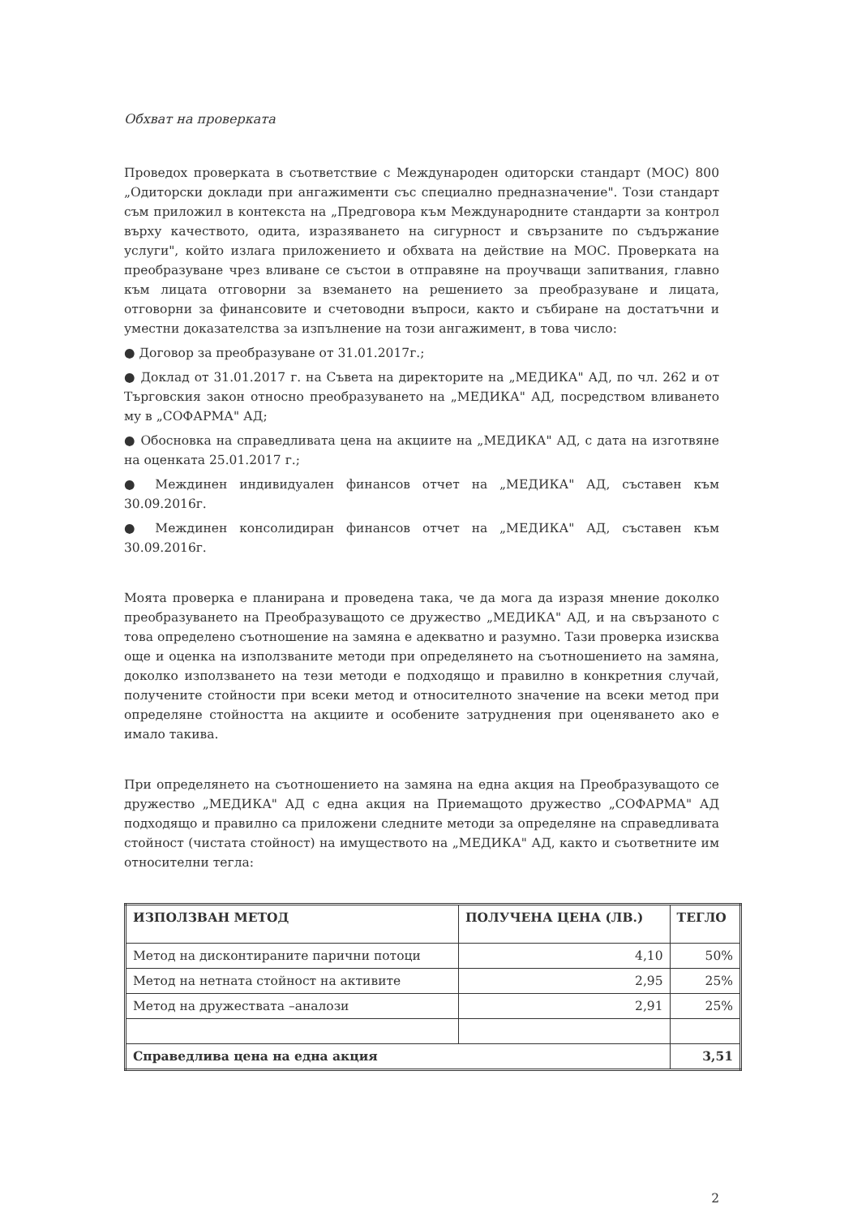Обхват на проверката
Проведох проверката в съответствие с Международен одиторски стандарт (МОС) 800 „Одиторски доклади при ангажименти със специално предназначение". Този стандарт съм приложил в контекста на „Предговора към Международните стандарти за контрол върху качеството, одита, изразяването на сигурност и свързаните по съдържание услуги", който излага приложението и обхвата на действие на МОС. Проверката на преобразуване чрез вливане се състои в отправяне на проучващи запитвания, главно към лицата отговорни за вземането на решението за преобразуване и лицата, отговорни за финансовите и счетоводни въпроси, както и събиране на достатъчни и уместни доказателства за изпълнение на този ангажимент, в това число:
● Договор за преобразуване от 31.01.2017г.;
● Доклад от 31.01.2017 г. на Съвета на директорите на „МЕДИКА" АД, по чл. 262 и от Търговския закон относно преобразуването на „МЕДИКА" АД, посредством вливането му в „СОФАРМА" АД;
● Обосновка на справедливата цена на акциите на „МЕДИКА" АД, с дата на изготвяне на оценката 25.01.2017 г.;
● Междинен индивидуален финансов отчет на „МЕДИКА" АД, съставен към 30.09.2016г.
● Междинен консолидиран финансов отчет на „МЕДИКА" АД, съставен към 30.09.2016г.
Моята проверка е планирана и проведена така, че да мога да изразя мнение доколко преобразуването на Преобразуващото се дружество „МЕДИКА" АД, и на свързаното с това определено съотношение на замяна е адекватно и разумно. Тази проверка изисква още и оценка на използваните методи при определянето на съотношението на замяна, доколко използването на тези методи е подходящо и правилно в конкретния случай, получените стойности при всеки метод и относителното значение на всеки метод при определяне стойността на акциите и особените затруднения при оценяването ако е имало такива.
При определянето на съотношението на замяна на една акция на Преобразуващото се дружество „МЕДИКА" АД с една акция на Приемащото дружество „СОФАРМА" АД подходящо и правилно са приложени следните методи за определяне на справедливата стойност (чистата стойност) на имуществото на „МЕДИКА" АД, както и съответните им относителни тегла:
| ИЗПОЛЗВАН МЕТОД | ПОЛУЧЕНА ЦЕНА (ЛВ.) | ТЕГЛО |
| --- | --- | --- |
| Метод на дисконтираните парични потоци | 4,10 | 50% |
| Метод на нетната стойност на активите | 2,95 | 25% |
| Метод на дружествата –аналози | 2,91 | 25% |
| Справедлива цена на една акция | | 3,51 |
2